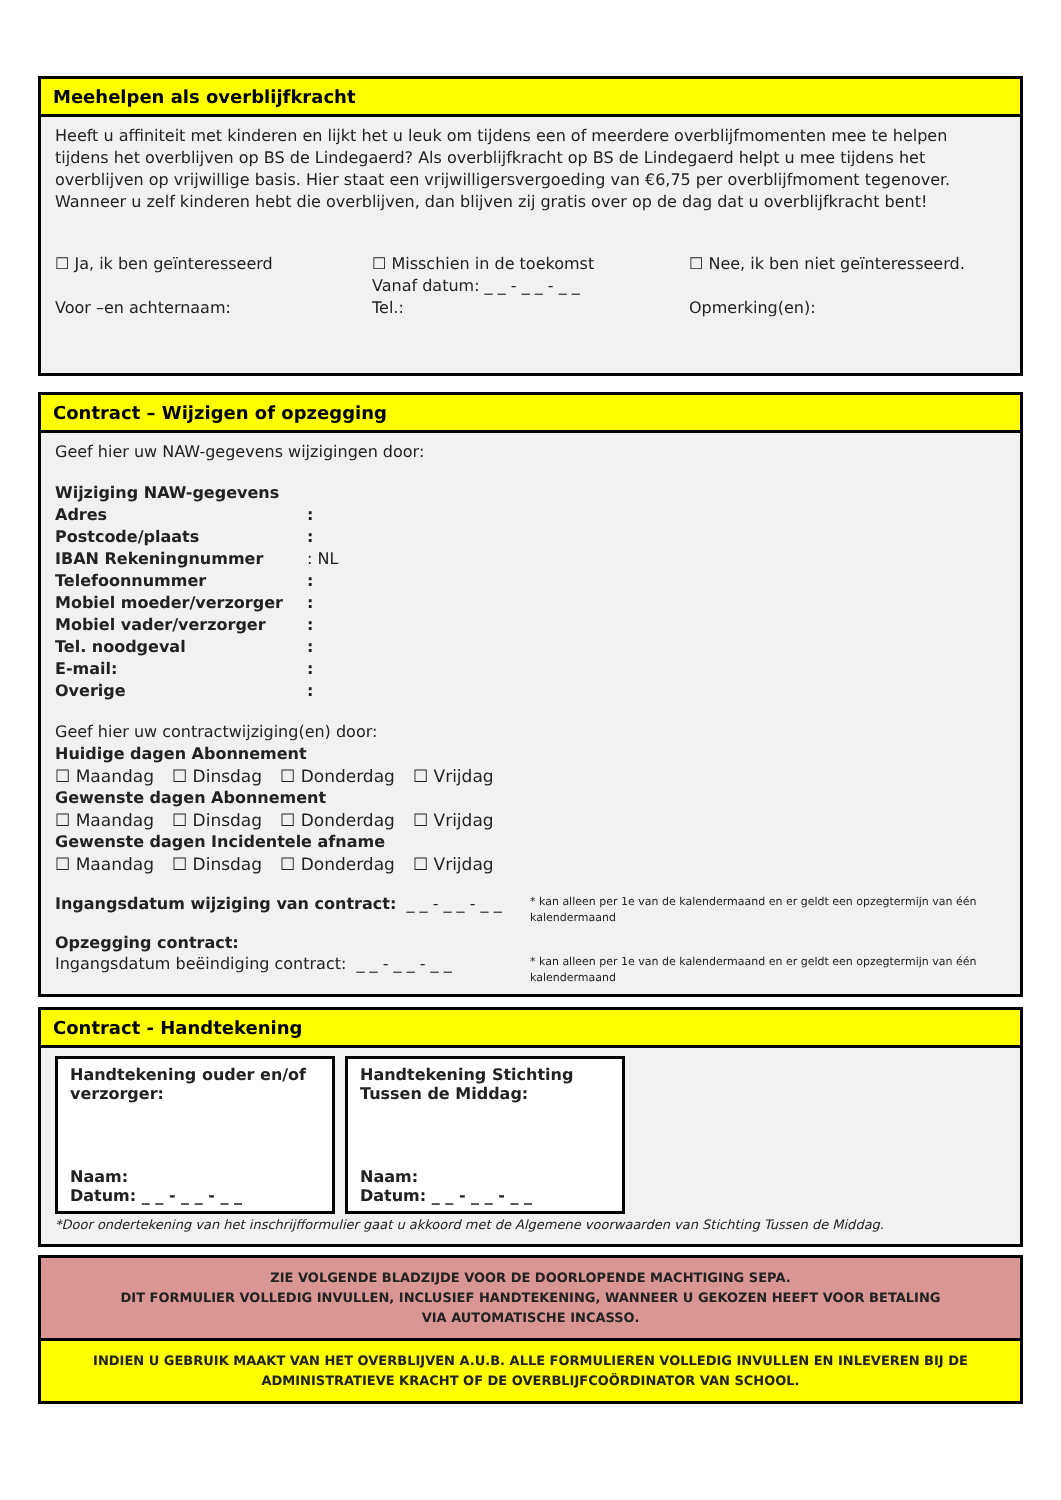Meehelpen als overblijfkracht
Heeft u affiniteit met kinderen en lijkt het u leuk om tijdens een of meerdere overblijfmomenten mee te helpen tijdens het overblijven op BS de Lindegaerd? Als overblijfkracht op BS de Lindegaerd helpt u mee tijdens het overblijven op vrijwillige basis. Hier staat een vrijwilligersvergoeding van €6,75 per overblijfmoment tegenover. Wanneer u zelf kinderen hebt die overblijven, dan blijven zij gratis over op de dag dat u overblijfkracht bent!
☐ Ja, ik ben geïnteresseerd
Voor –en achternaam:
☐ Misschien in de toekomst
Vanaf datum: _ _ - _ _ - _ _
Tel.:
☐ Nee, ik ben niet geïnteresseerd.
Opmerking(en):
Contract – Wijzigen of opzegging
Geef hier uw NAW-gegevens wijzigingen door:
Wijziging NAW-gegevens
Adres:
Postcode/plaats:
IBAN Rekeningnummer: NL
Telefoonnummer:
Mobiel moeder/verzorger:
Mobiel vader/verzorger:
Tel. noodgeval:
E-mail::
Overige:
Geef hier uw contractwijziging(en) door:
Huidige dagen Abonnement
☐ Maandag ☐ Dinsdag ☐ Donderdag ☐ Vrijdag
Gewenste dagen Abonnement
☐ Maandag ☐ Dinsdag ☐ Donderdag ☐ Vrijdag
Gewenste dagen Incidentele afname
☐ Maandag ☐ Dinsdag ☐ Donderdag ☐ Vrijdag
Ingangsdatum wijziging van contract: _ _ - _ _ - _ _
* kan alleen per 1e van de kalendermaand en er geldt een opzegtermijn van één kalendermaand
Opzegging contract:
Ingangsdatum beëindiging contract: _ _ - _ _ - _ _
* kan alleen per 1e van de kalendermaand en er geldt een opzegtermijn van één kalendermaand
Contract - Handtekening
Handtekening ouder en/of verzorger:
Naam:
Datum: _ _ - _ _ - _ _
Handtekening Stichting Tussen de Middag:
Naam:
Datum: _ _ - _ _ - _ _
*Door ondertekening van het inschrijfformulier gaat u akkoord met de Algemene voorwaarden van Stichting Tussen de Middag.
ZIE VOLGENDE BLADZIJDE VOOR DE DOORLOPENDE MACHTIGING SEPA.
DIT FORMULIER VOLLEDIG INVULLEN, INCLUSIEF HANDTEKENING, WANNEER U GEKOZEN HEEFT VOOR BETALING
VIA AUTOMATISCHE INCASSO.
INDIEN U GEBRUIK MAAKT VAN HET OVERBLIJVEN A.U.B. ALLE FORMULIEREN VOLLEDIG INVULLEN EN INLEVEREN BIJ DE ADMINISTRATIEVE KRACHT OF DE OVERBLIJFCOÖRDINATOR VAN SCHOOL.